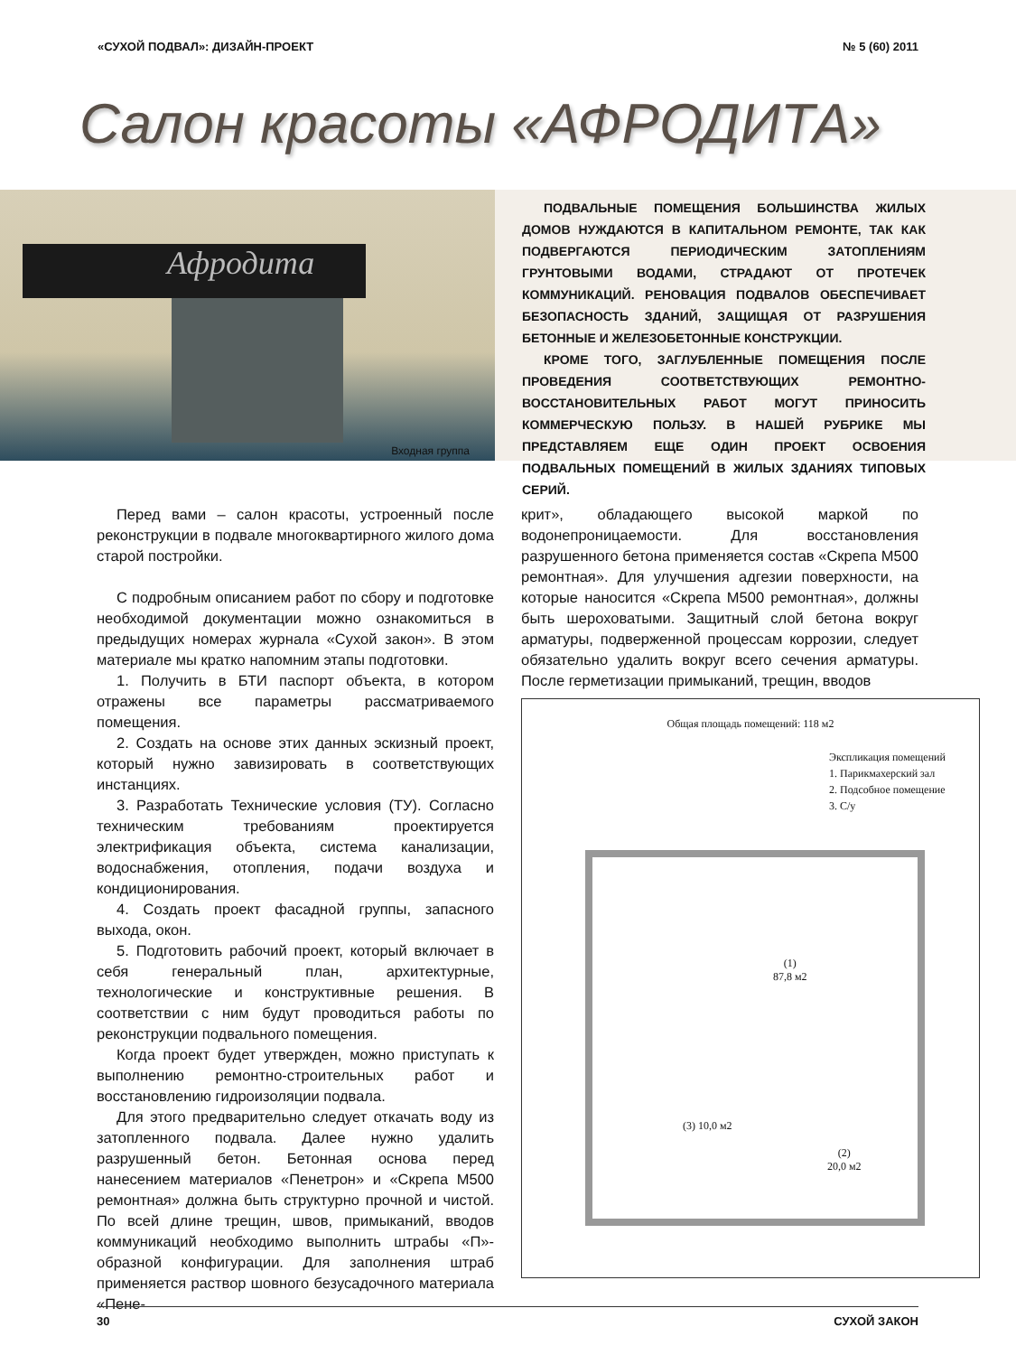«СУХОЙ ПОДВАЛ»: ДИЗАЙН-ПРОЕКТ № 5 (60) 2011
Салон красоты «АФРОДИТА»
Афродита
Входная группа
ПОДВАЛЬНЫЕ ПОМЕЩЕНИЯ БОЛЬШИНСТВА ЖИЛЫХ ДОМОВ НУЖДАЮТСЯ В КАПИТАЛЬНОМ РЕМОНТЕ, ТАК КАК ПОДВЕРГАЮТСЯ ПЕРИОДИЧЕСКИМ ЗАТОПЛЕНИЯМ ГРУНТОВЫМИ ВОДАМИ, СТРАДАЮТ ОТ ПРОТЕЧЕК КОММУНИКАЦИЙ. РЕНОВАЦИЯ ПОДВАЛОВ ОБЕСПЕЧИВАЕТ БЕЗОПАСНОСТЬ ЗДАНИЙ, ЗАЩИЩАЯ ОТ РАЗРУШЕНИЯ БЕТОННЫЕ И ЖЕЛЕЗОБЕТОННЫЕ КОНСТРУКЦИИ.
КРОМЕ ТОГО, ЗАГЛУБЛЕННЫЕ ПОМЕЩЕНИЯ ПОСЛЕ ПРОВЕДЕНИЯ СООТВЕТСТВУЮЩИХ РЕМОНТНО-ВОССТАНОВИТЕЛЬНЫХ РАБОТ МОГУТ ПРИНОСИТЬ КОММЕРЧЕСКУЮ ПОЛЬЗУ. В НАШЕЙ РУБРИКЕ МЫ ПРЕДСТАВЛЯЕМ ЕЩЕ ОДИН ПРОЕКТ ОСВОЕНИЯ ПОДВАЛЬНЫХ ПОМЕЩЕНИЙ В ЖИЛЫХ ЗДАНИЯХ ТИПОВЫХ СЕРИЙ.
Перед вами – салон красоты, устроенный после реконструкции в подвале многоквартирного жилого дома старой постройки.
С подробным описанием работ по сбору и подготовке необходимой документации можно ознакомиться в предыдущих номерах журнала «Сухой закон». В этом материале мы кратко напомним этапы подготовки.
1. Получить в БТИ паспорт объекта, в котором отражены все параметры рассматриваемого помещения.
2. Создать на основе этих данных эскизный проект, который нужно завизировать в соответствующих инстанциях.
3. Разработать Технические условия (ТУ). Согласно техническим требованиям проектируется электрификация объекта, система канализации, водоснабжения, отопления, подачи воздуха и кондиционирования.
4. Создать проект фасадной группы, запасного выхода, окон.
5. Подготовить рабочий проект, который включает в себя генеральный план, архитектурные, технологические и конструктивные решения. В соответствии с ним будут проводиться работы по реконструкции подвального помещения.
Когда проект будет утвержден, можно приступать к выполнению ремонтно-строительных работ и восстановлению гидроизоляции подвала.
Для этого предварительно следует откачать воду из затопленного подвала. Далее нужно удалить разрушенный бетон. Бетонная основа перед нанесением материалов «Пенетрон» и «Скрепа М500 ремонтная» должна быть структурно прочной и чистой. По всей длине трещин, швов, примыканий, вводов коммуникаций необходимо выполнить штрабы «П»-образной конфигурации. Для заполнения штраб применяется раствор шовного безусадочного материала «Пене-
крит», обладающего высокой маркой по водонепроницаемости. Для восстановления разрушенного бетона применяется состав «Скрепа М500 ремонтная». Для улучшения адгезии поверхности, на которые наносится «Скрепа М500 ремонтная», должны быть шероховатыми. Защитный слой бетона вокруг арматуры, подверженной процессам коррозии, следует обязательно удалить вокруг всего сечения арматуры. После герметизации примыканий, трещин, вводов
Общая площадь помещений: 118 м2
Экспликация помещений
1. Парикмахерский зал
2. Подсобное помещение
3. С/у
(1)
87,8 м2
(3) 10,0 м2
(2)
20,0 м2
30 СУХОЙ ЗАКОН